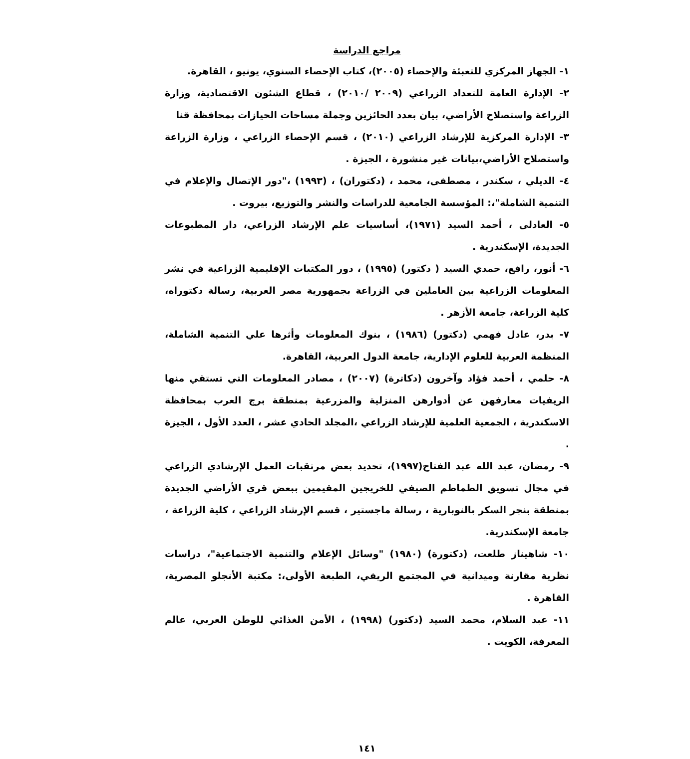مراجع الدراسة
١- الجهاز المركزي للتعبئة والإحصاء (٢٠٠٥)، كتاب الإحصاء السنوي، يونيو ، القاهرة.
٢- الإدارة العامة للتعداد الزراعي (٢٠٠٩ /٢٠١٠) ، قطاع الشئون الاقتصادية، وزارة الزراعة واستصلاح الأراضي، بيان بعدد الحائزين وجملة مساحات الحيازات بمحافظة قنا
٣- الإدارة المركزية للإرشاد الزراعي (٢٠١٠) ، قسم الإحصاء الزراعي ، وزارة الزراعة واستصلاح الأراضي،بيانات غير منشورة ، الجيزة .
٤- الديلي ، سكندر ، مصطفى، محمد ، (دكتوران) ، (١٩٩٣) ،"دور الإتصال والإعلام في التنمية الشاملة"،: المؤسسة الجامعية للدراسات والنشر والتوزيع، بيروت .
٥- العادلى ، أحمد السيد (١٩٧١)، أساسيات علم الإرشاد الزراعي، دار المطبوعات الجديدة، الإسكندرية .
٦- أنور، رافع، حمدي السيد ( دكتور) (١٩٩٥) ، دور المكتبات الإقليمية الزراعية في نشر المعلومات الزراعية بين العاملين في الزراعة بجمهورية مصر العربية، رسالة دكتوراه، كلية الزراعة، جامعة الأزهر .
٧- بدر، عادل فهمي (دكتور) (١٩٨٦) ، بنوك المعلومات وأثرها علي التنمية الشاملة، المنظمة العربية للعلوم الإدارية، جامعة الدول العربية، القاهرة.
٨- حلمي ، أحمد فؤاد وآخرون (دكاترة) (٢٠٠٧) ، مصادر المعلومات التي تستقي منها الريفيات معارفهن عن أدوارهن المنزلية والمزرعية بمنطقة برج العرب بمحافظة الاسكندرية ، الجمعية العلمية للإرشاد الزراعي ،المجلد الحادي عشر ، العدد الأول ، الجيزة .
٩- رمضان، عبد الله عبد الفتاح(١٩٩٧)، تحديد بعض مرتقبات العمل الإرشادي الزراعي في مجال تسويق الطماطم الصيفي للخريجين المقيمين ببعض قري الأراضي الجديدة بمنطقة بنجر السكر بالنوبارية ، رسالة ماجستير ، قسم الإرشاد الزراعي ، كلية الزراعة ، جامعة الإسكندرية.
١٠- شاهيناز طلعت، (دكتورة) (١٩٨٠) "وسائل الإعلام والتنمية الاجتماعية"، دراسات نظرية مقارنة وميدانية في المجتمع الريفي، الطبعة الأولى،: مكتبة الأنجلو المصرية، القاهرة .
١١- عبد السلام، محمد السيد (دكتور) (١٩٩٨) ، الأمن الغذائي للوطن العربي، عالم المعرفة، الكويت .
١٤١